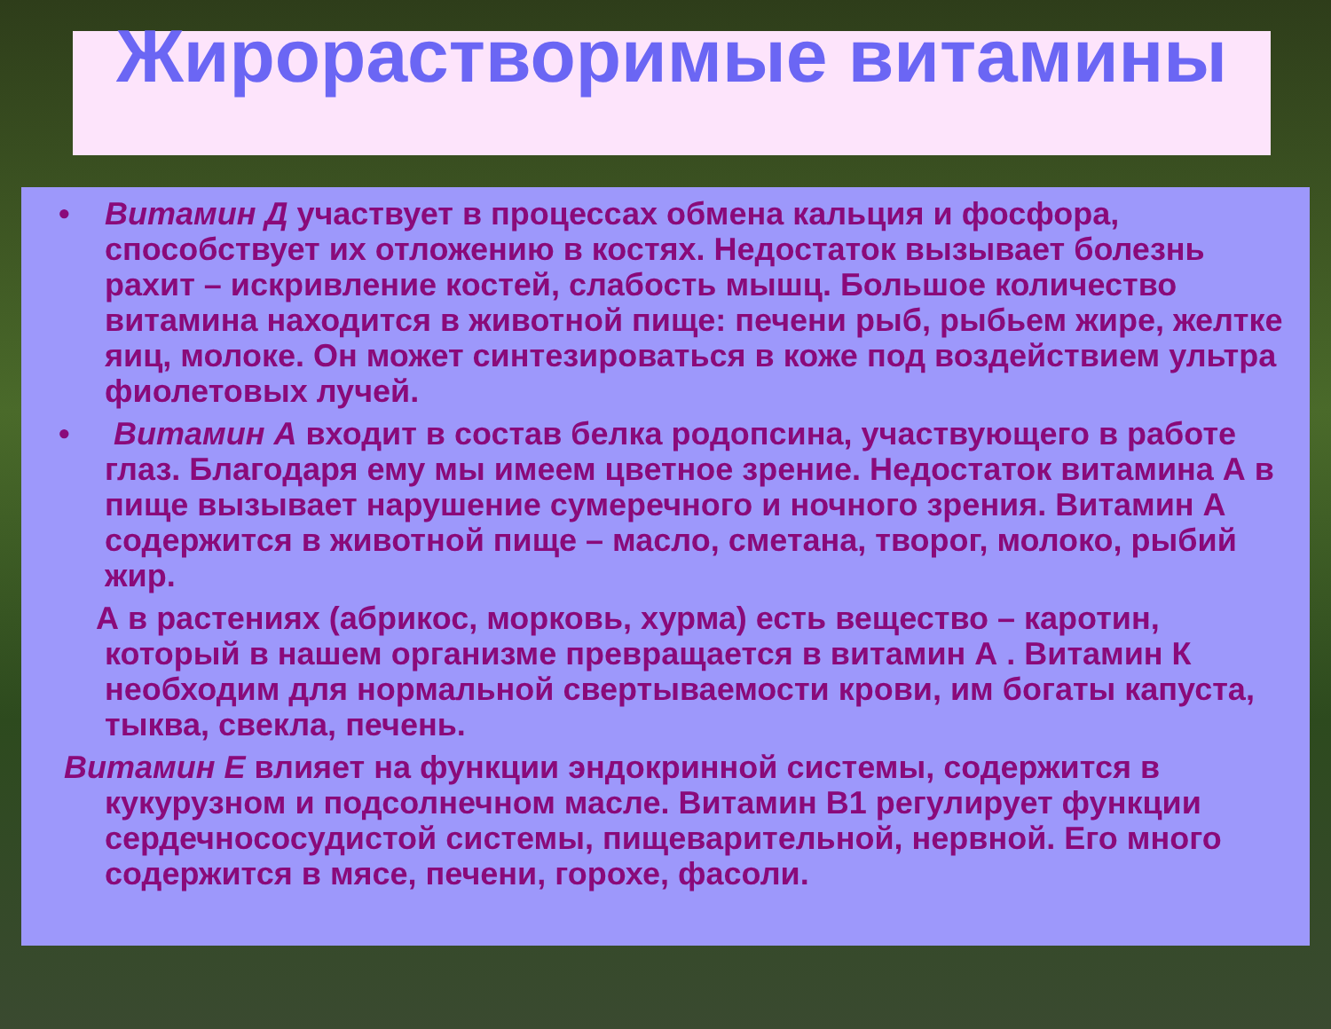Жирорастворимые витамины
• Витамин Д участвует в процессах обмена кальция и фосфора, способствует их отложению в костях. Недостаток вызывает болезнь рахит – искривление костей, слабость мышц. Большое количество витамина находится в животной пище: печени рыб, рыбьем жире, желтке яиц, молоке. Он может синтезироваться в коже под воздействием ультра фиолетовых лучей.
• Витамин А входит в состав белка родопсина, участвующего в работе глаз. Благодаря ему мы имеем цветное зрение. Недостаток витамина А в пище вызывает нарушение сумеречного и ночного зрения. Витамин А содержится в животной пище – масло, сметана, творог, молоко, рыбий жир.
А в растениях (абрикос, морковь, хурма) есть вещество – каротин, который в нашем организме превращается в витамин А . Витамин К необходим для нормальной свертываемости крови, им богаты капуста, тыква, свекла, печень.
Витамин Е влияет на функции эндокринной системы, содержится в кукурузном и подсолнечном масле. Витамин В1 регулирует функции сердечнососудистой системы, пищеварительной, нервной. Его много содержится в мясе, печени, горохе, фасоли.